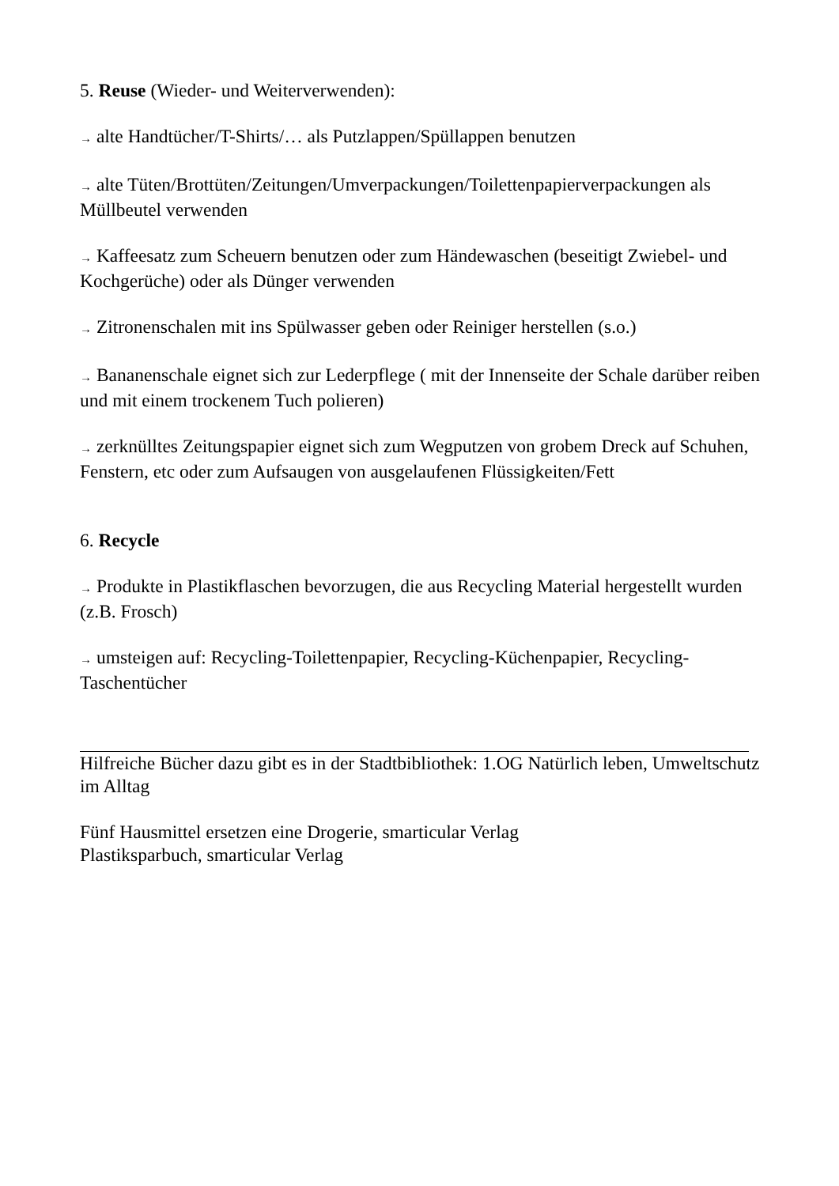5. Reuse (Wieder- und Weiterverwenden):
→ alte Handtücher/T-Shirts/… als Putzlappen/Spüllappen benutzen
→ alte Tüten/Brottüten/Zeitungen/Umverpackungen/Toilettenpapierverpackungen als Müllbeutel verwenden
→ Kaffeesatz zum Scheuern benutzen oder zum Händewaschen (beseitigt Zwiebel- und Kochgerüche) oder als Dünger verwenden
→ Zitronenschalen mit ins Spülwasser geben oder Reiniger herstellen (s.o.)
→ Bananenschale eignet sich zur Lederpflege ( mit der Innenseite der Schale darüber reiben und mit einem trockenem Tuch polieren)
→ zerknülltes Zeitungspapier eignet sich zum Wegputzen von grobem Dreck auf Schuhen, Fenstern, etc oder zum Aufsaugen von ausgelaufenen Flüssigkeiten/Fett
6. Recycle
→ Produkte in Plastikflaschen bevorzugen, die aus Recycling Material hergestellt wurden (z.B. Frosch)
→ umsteigen auf: Recycling-Toilettenpapier, Recycling-Küchenpapier, Recycling-Taschentücher
Hilfreiche Bücher dazu gibt es in der Stadtbibliothek: 1.OG Natürlich leben, Umweltschutz im Alltag
Fünf Hausmittel ersetzen eine Drogerie, smarticular Verlag
Plastiksparbuch, smarticular Verlag